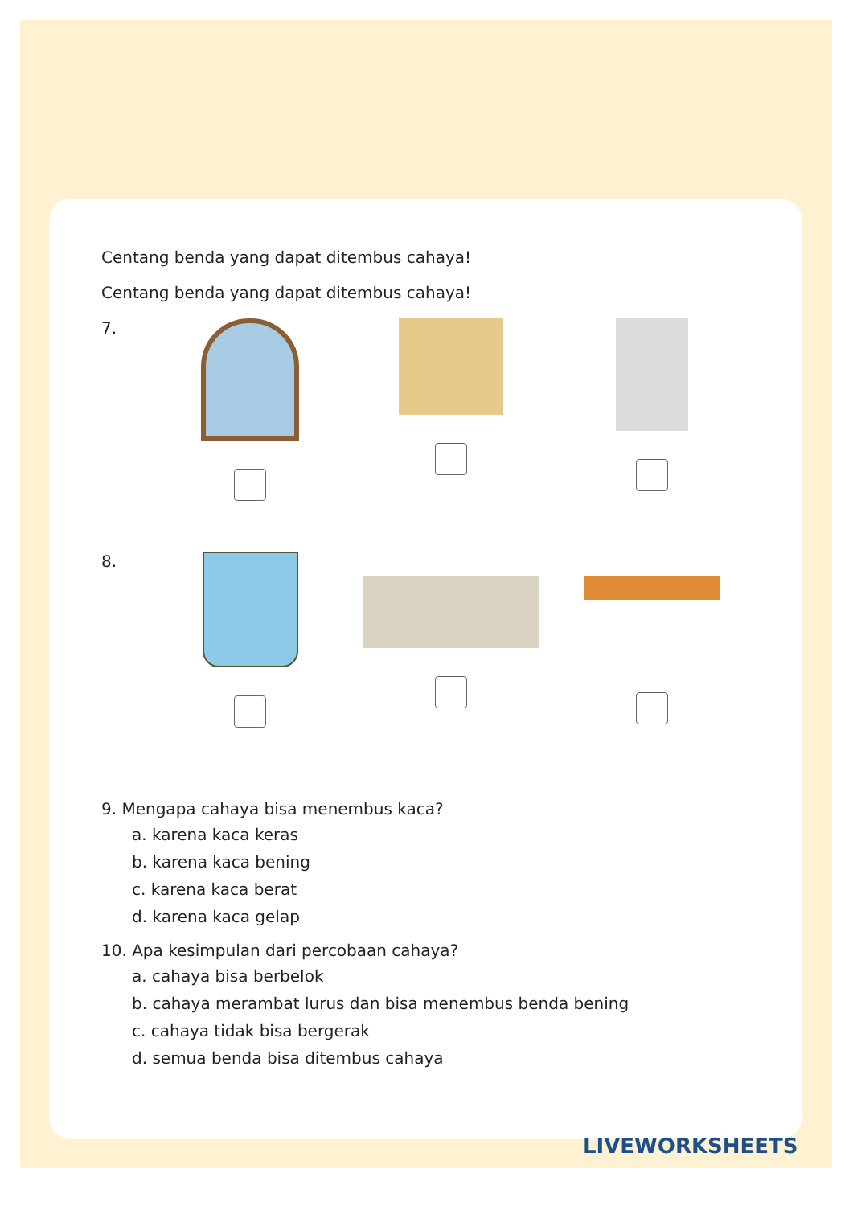Centang benda yang dapat ditembus cahaya!
Centang benda yang dapat ditembus cahaya!
7.
8.
9. Mengapa cahaya bisa menembus kaca?
a. karena kaca keras
b. karena kaca bening
c. karena kaca berat
d. karena kaca gelap
10. Apa kesimpulan dari percobaan cahaya?
a. cahaya bisa berbelok
b. cahaya merambat lurus dan bisa menembus benda bening
c. cahaya tidak bisa bergerak
d. semua benda bisa ditembus cahaya
LIVEWORKSHEETS